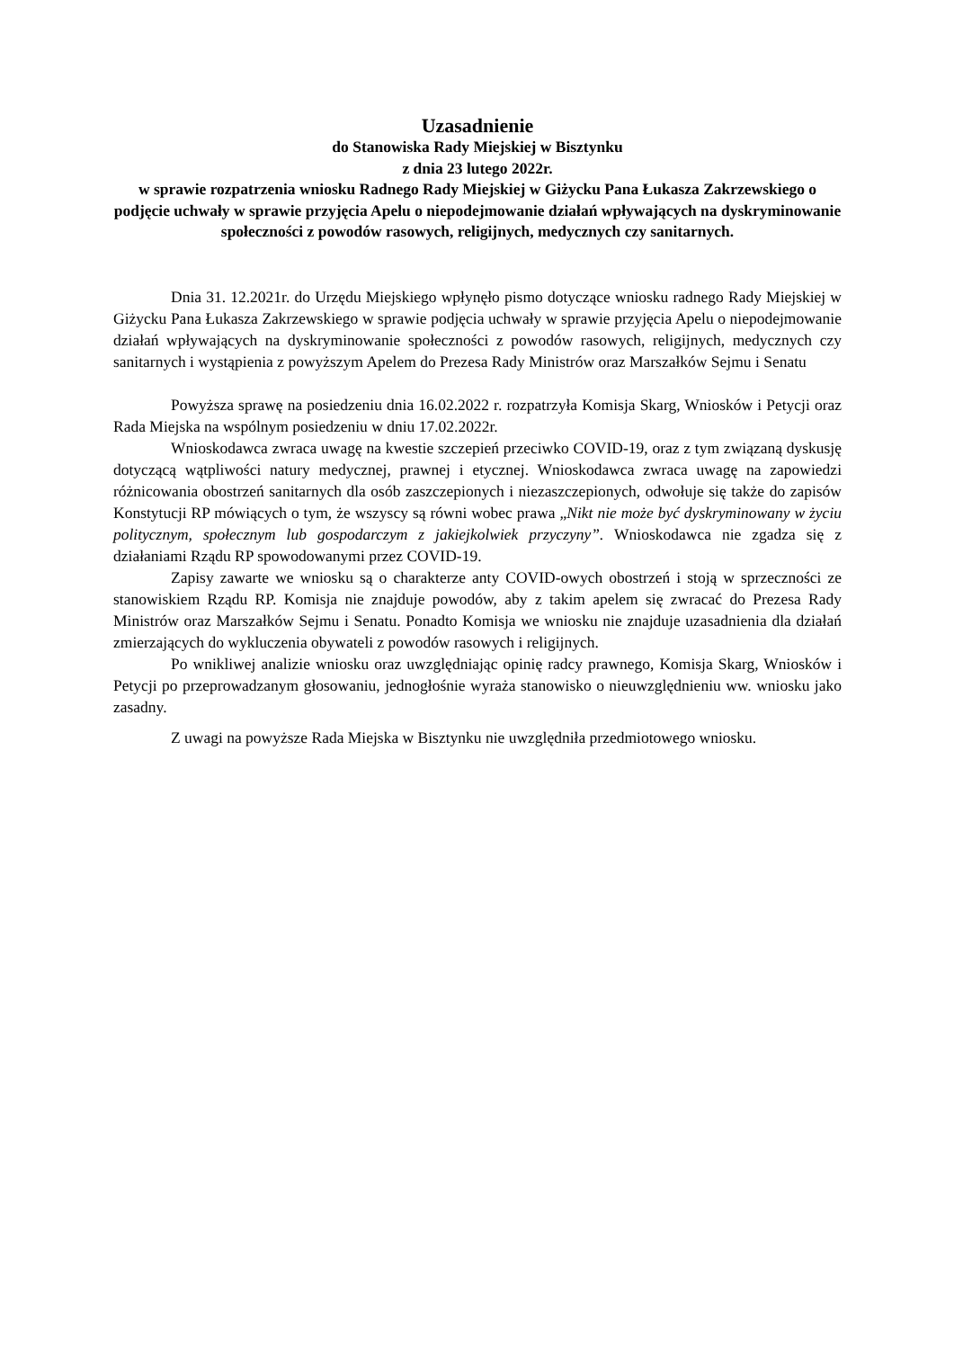Uzasadnienie
do Stanowiska Rady Miejskiej w Bisztynku
z dnia 23 lutego 2022r.
w sprawie rozpatrzenia wniosku Radnego Rady Miejskiej w Giżycku Pana Łukasza Zakrzewskiego o podjęcie uchwały w sprawie przyjęcia Apelu o niepodejmowanie działań wpływających na dyskryminowanie społeczności z powodów rasowych, religijnych, medycznych czy sanitarnych.
Dnia 31. 12.2021r. do Urzędu Miejskiego wpłynęło pismo dotyczące wniosku radnego Rady Miejskiej w Giżycku Pana Łukasza Zakrzewskiego w sprawie podjęcia uchwały w sprawie przyjęcia Apelu o niepodejmowanie działań wpływających na dyskryminowanie społeczności z powodów rasowych, religijnych, medycznych czy sanitarnych i wystąpienia z powyższym Apelem do Prezesa Rady Ministrów oraz Marszałków Sejmu i Senatu
Powyższa sprawę na posiedzeniu dnia 16.02.2022 r. rozpatrzyła Komisja Skarg, Wniosków i Petycji oraz Rada Miejska na wspólnym posiedzeniu w dniu 17.02.2022r.
Wnioskodawca zwraca uwagę na kwestie szczepień przeciwko COVID-19, oraz z tym związaną dyskusję dotyczącą wątpliwości natury medycznej, prawnej i etycznej. Wnioskodawca zwraca uwagę na zapowiedzi różnicowania obostrzeń sanitarnych dla osób zaszczepionych i niezaszczepionych, odwołuje się także do zapisów Konstytucji RP mówiących o tym, że wszyscy są równi wobec prawa „Nikt nie może być dyskryminowany w życiu politycznym, społecznym lub gospodarczym z jakiejkolwiek przyczyny”. Wnioskodawca nie zgadza się z działaniami Rządu RP spowodowanymi przez COVID-19.
Zapisy zawarte we wniosku są o charakterze anty COVID-owych obostrzeń i stoją w sprzeczności ze stanowiskiem Rządu RP. Komisja nie znajduje powodów, aby z takim apelem się zwracać do Prezesa Rady Ministrów oraz Marszałków Sejmu i Senatu. Ponadto Komisja we wniosku nie znajduje uzasadnienia dla działań zmierzających do wykluczenia obywateli z powodów rasowych i religijnych.
Po wnikliwej analizie wniosku oraz uwzględniając opinię radcy prawnego, Komisja Skarg, Wniosków i Petycji po przeprowadzanym głosowaniu, jednogłośnie wyraża stanowisko o nieuwzględnieniu ww. wniosku jako zasadny.
Z uwagi na powyższe Rada Miejska w Bisztynku nie uwzględniła przedmiotowego wniosku.